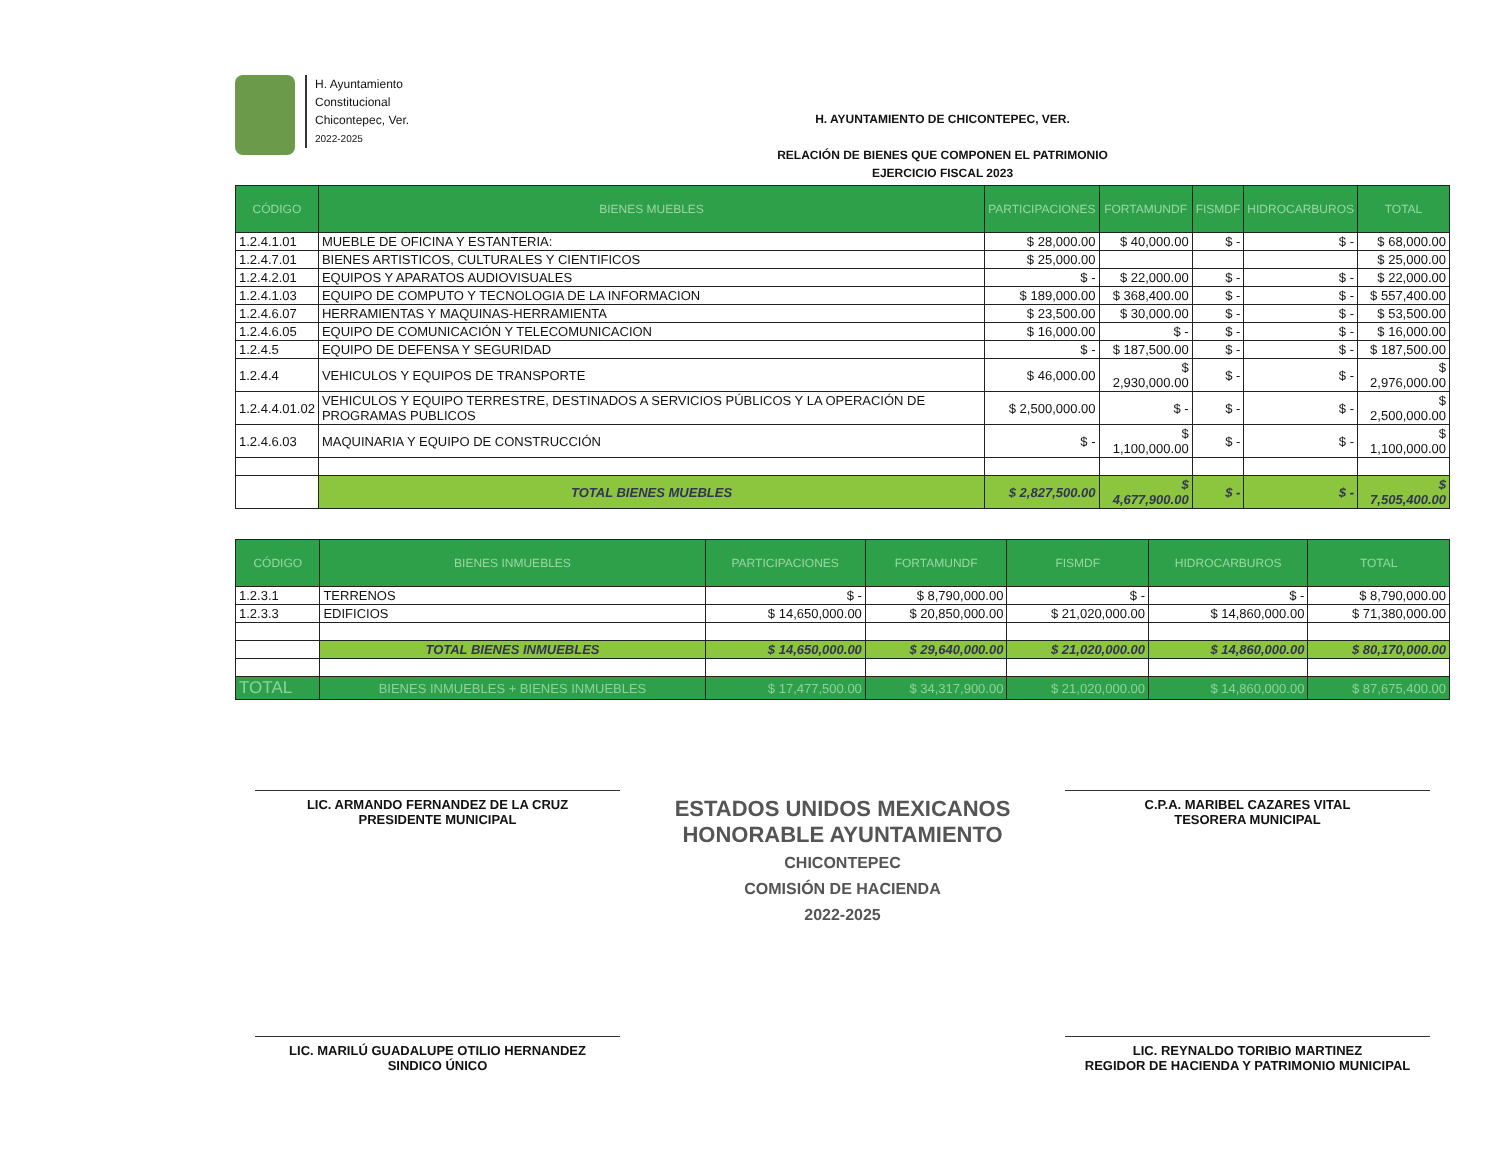H. Ayuntamiento
Constitucional
Chicontepec, Ver.
2022-2025
H. AYUNTAMIENTO DE CHICONTEPEC, VER.
RELACIÓN DE BIENES QUE COMPONEN EL PATRIMONIO
EJERCICIO FISCAL 2023
| CÓDIGO | BIENES MUEBLES | PARTICIPACIONES | FORTAMUNDF | FISMDF | HIDROCARBUROS | TOTAL |
| --- | --- | --- | --- | --- | --- | --- |
| 1.2.4.1.01 | MUEBLE DE OFICINA Y ESTANTERIA: | $ 28,000.00 | $ 40,000.00 | $ - | $ - | $ 68,000.00 |
| 1.2.4.7.01 | BIENES ARTISTICOS, CULTURALES Y CIENTIFICOS | $ 25,000.00 | | | | $ 25,000.00 |
| 1.2.4.2.01 | EQUIPOS Y APARATOS AUDIOVISUALES | $ - | $ 22,000.00 | $ - | $ - | $ 22,000.00 |
| 1.2.4.1.03 | EQUIPO DE COMPUTO Y TECNOLOGIA DE LA INFORMACION | $ 189,000.00 | $ 368,400.00 | $ - | $ - | $ 557,400.00 |
| 1.2.4.6.07 | HERRAMIENTAS Y MAQUINAS-HERRAMIENTA | $ 23,500.00 | $ 30,000.00 | $ - | $ - | $ 53,500.00 |
| 1.2.4.6.05 | EQUIPO DE COMUNICACIÓN Y TELECOMUNICACION | $ 16,000.00 | $ - | $ - | $ - | $ 16,000.00 |
| 1.2.4.5 | EQUIPO DE DEFENSA Y SEGURIDAD | $ - | $ 187,500.00 | $ - | $ - | $ 187,500.00 |
| 1.2.4.4 | VEHICULOS Y EQUIPOS DE TRANSPORTE | $ 46,000.00 | $ 2,930,000.00 | $ - | $ - | $ 2,976,000.00 |
| 1.2.4.4.01.02 | VEHICULOS Y EQUIPO TERRESTRE, DESTINADOS A SERVICIOS PÚBLICOS Y LA OPERACIÓN DE PROGRAMAS PUBLICOS | $ 2,500,000.00 | $ - | $ - | $ - | $ 2,500,000.00 |
| 1.2.4.6.03 | MAQUINARIA Y EQUIPO DE CONSTRUCCIÓN | $ - | $ 1,100,000.00 | $ - | $ - | $ 1,100,000.00 |
| | TOTAL BIENES MUEBLES | $ 2,827,500.00 | $ 4,677,900.00 | $ - | $ - | $ 7,505,400.00 |
| CÓDIGO | BIENES INMUEBLES | PARTICIPACIONES | FORTAMUNDF | FISMDF | HIDROCARBUROS | TOTAL |
| --- | --- | --- | --- | --- | --- | --- |
| 1.2.3.1 | TERRENOS | $ - | $ 8,790,000.00 | $ - | $ - | $ 8,790,000.00 |
| 1.2.3.3 | EDIFICIOS | $ 14,650,000.00 | $ 20,850,000.00 | $ 21,020,000.00 | $ 14,860,000.00 | $ 71,380,000.00 |
| | TOTAL BIENES INMUEBLES | $ 14,650,000.00 | $ 29,640,000.00 | $ 21,020,000.00 | $ 14,860,000.00 | $ 80,170,000.00 |
| TOTAL | BIENES INMUEBLES + BIENES INMUEBLES | $ 17,477,500.00 | $ 34,317,900.00 | $ 21,020,000.00 | $ 14,860,000.00 | $ 87,675,400.00 |
LIC. ARMANDO FERNANDEZ DE LA CRUZ
PRESIDENTE MUNICIPAL
ESTADOS UNIDOS MEXICANOS
HONORABLE AYUNTAMIENTO
CHICONTEPEC
COMISIÓN DE HACIENDA
2022-2025
C.P.A. MARIBEL CAZARES VITAL
TESORERA MUNICIPAL
LIC. MARILÚ GUADALUPE OTILIO HERNANDEZ
SINDICO ÚNICO
LIC. REYNALDO TORIBIO MARTINEZ
REGIDOR DE HACIENDA Y PATRIMONIO MUNICIPAL